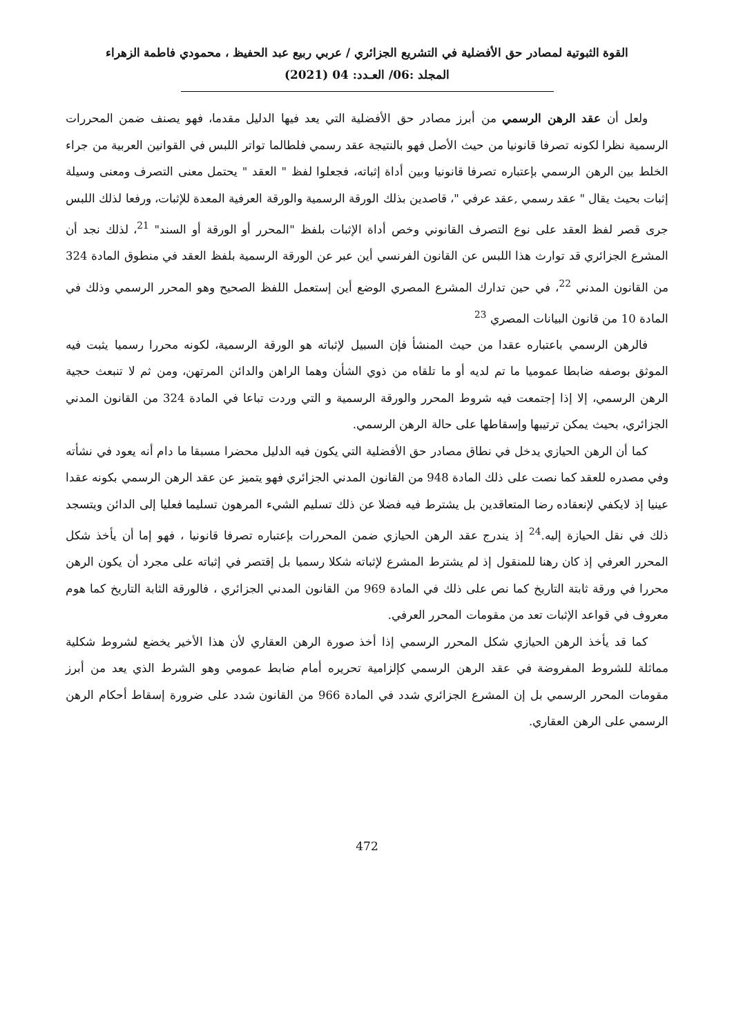القوة الثبوتية لمصادر حق الأفضلية في التشريع الجزائري / عربي ربيع عبد الحفيظ ، محمودي فاطمة الزهراء
المجلد :06/ العـدد: 04 (2021)
ولعل أن عقد الرهن الرسمي من أبرز مصادر حق الأفضلية التي يعد فيها الدليل مقدما، فهو يصنف ضمن المحررات الرسمية نظرا لكونه تصرفا قانونيا من حيث الأصل فهو بالنتيجة عقد رسمي فلطالما تواتر اللبس في القوانين العربية من جراء الخلط بين الرهن الرسمي بإعتباره تصرفا قانونيا وبين أداة إثباته، فجعلوا لفظ " العقد " يحتمل معنى التصرف ومعنى وسيلة إثبات بحيث يقال " عقد رسمي ,عقد عرفي "، قاصدين بذلك الورقة الرسمية والورقة العرفية المعدة للإثبات، ورفعا لذلك اللبس جرى قصر لفظ العقد على نوع التصرف القانوني وخص أداة الإثبات بلفظ "المحرر أو الورقة أو السند" <sup>21</sup>، لذلك نجد أن المشرع الجزائري قد توارث هذا اللبس عن القانون الفرنسي أين عبر عن الورقة الرسمية بلفظ العقد في منطوق المادة 324 من القانون المدني <sup>22</sup>، في حين تدارك المشرع المصري الوضع أين إستعمل اللفظ الصحيح وهو المحرر الرسمي وذلك في المادة 10 من قانون البيانات المصري <sup>23</sup>
فالرهن الرسمي باعتباره عقدا من حيث المنشأ فإن السبيل لإثباته هو الورقة الرسمية، لكونه محررا رسميا يثبت فيه الموثق بوصفه ضابطا عموميا ما تم لديه أو ما تلقاه من ذوي الشأن وهما الراهن والدائن المرتهن، ومن ثم لا تنبعث حجية الرهن الرسمي، إلا إذا إجتمعت فيه شروط المحرر والورقة الرسمية و التي وردت تباعا في المادة 324 من القانون المدني الجزائري، بحيث يمكن ترتيبها وإسقاطها على حالة الرهن الرسمي.
كما أن الرهن الحيازي يدخل في نطاق مصادر حق الأفضلية التي يكون فيه الدليل محضرا مسبقا ما دام أنه يعود في نشأته وفي مصدره للعقد كما نصت على ذلك المادة 948 من القانون المدني الجزائري فهو يتميز عن عقد الرهن الرسمي بكونه عقدا عينيا إذ لايكفي لإنعقاده رضا المتعاقدين بل يشترط فيه فضلا عن ذلك تسليم الشيء المرهون تسليما فعليا إلى الدائن ويتسجد ذلك في نقل الحيازة إليه.<sup>24</sup> إذ يندرج عقد الرهن الحيازي ضمن المحررات بإعتباره تصرفا قانونيا ، فهو إما أن يأخذ شكل المحرر العرفي إذ كان رهنا للمنقول إذ لم يشترط المشرع لإثباته شكلا رسميا بل إقتصر في إثباته على مجرد أن يكون الرهن محررا في ورقة ثابتة التاريخ كما نص على ذلك في المادة 969 من القانون المدني الجزائري ، فالورقة الثابة التاريخ كما هوم معروف في قواعد الإثبات تعد من مقومات المحرر العرفي.
كما قد يأخذ الرهن الحيازي شكل المحرر الرسمي إذا أخذ صورة الرهن العقاري لأن هذا الأخير يخضع لشروط شكلية مماثلة للشروط المفروضة في عقد الرهن الرسمي كإلزامية تحريره أمام ضابط عمومي وهو الشرط الذي يعد من أبرز مقومات المحرر الرسمي بل إن المشرع الجزائري شدد في المادة 966 من القانون شدد على ضرورة إسقاط أحكام الرهن الرسمي على الرهن العقاري.
472